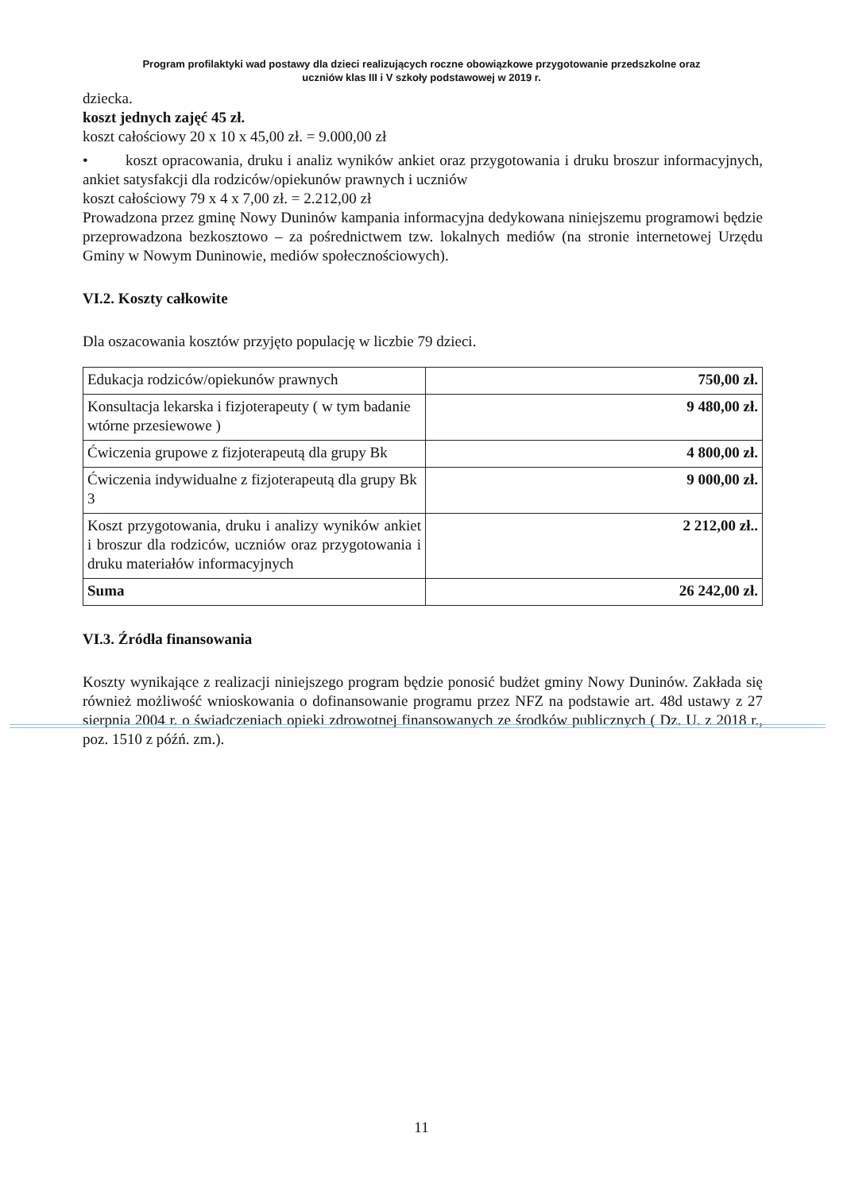Program profilaktyki wad postawy dla dzieci realizujących roczne obowiązkowe przygotowanie przedszkolne oraz
uczniów klas III i V szkoły podstawowej w 2019 r.
dziecka.
koszt jednych zajęć 45 zł.
koszt całościowy 20 x 10 x 45,00 zł. = 9.000,00 zł
• koszt opracowania, druku i analiz wyników ankiet oraz przygotowania i druku broszur informacyjnych, ankiet satysfakcji dla rodziców/opiekunów prawnych i uczniów
koszt całościowy 79 x 4 x 7,00 zł. = 2.212,00 zł
Prowadzona przez gminę Nowy Duninów kampania informacyjna dedykowana niniejszemu programowi będzie przeprowadzona bezkosztowo – za pośrednictwem tzw. lokalnych mediów (na stronie internetowej Urzędu Gminy w Nowym Duninowie, mediów społecznościowych).
VI.2. Koszty całkowite
Dla oszacowania kosztów przyjęto populację w liczbie 79 dzieci.
| Edukacja rodziców/opiekunów prawnych | 750,00 zł. |
| Konsultacja lekarska i fizjoterapeuty ( w tym badanie wtórne przesiewowe ) | 9 480,00 zł. |
| Ćwiczenia grupowe z fizjoterapeutą dla grupy Bk | 4 800,00 zł. |
| Ćwiczenia indywidualne z fizjoterapeutą dla grupy Bk 3 | 9 000,00 zł. |
| Koszt przygotowania, druku i analizy wyników ankiet i broszur dla rodziców, uczniów oraz przygotowania i druku materiałów informacyjnych | 2 212,00 zł.. |
| Suma | 26 242,00 zł. |
VI.3. Źródła finansowania
Koszty wynikające z realizacji niniejszego program będzie ponosić budżet gminy Nowy Duninów. Zakłada się również możliwość wnioskowania o dofinansowanie programu przez NFZ na podstawie art. 48d ustawy z 27 sierpnia 2004 r. o świadczeniach opieki zdrowotnej finansowanych ze środków publicznych ( Dz. U. z 2018 r., poz. 1510 z późń. zm.).
11